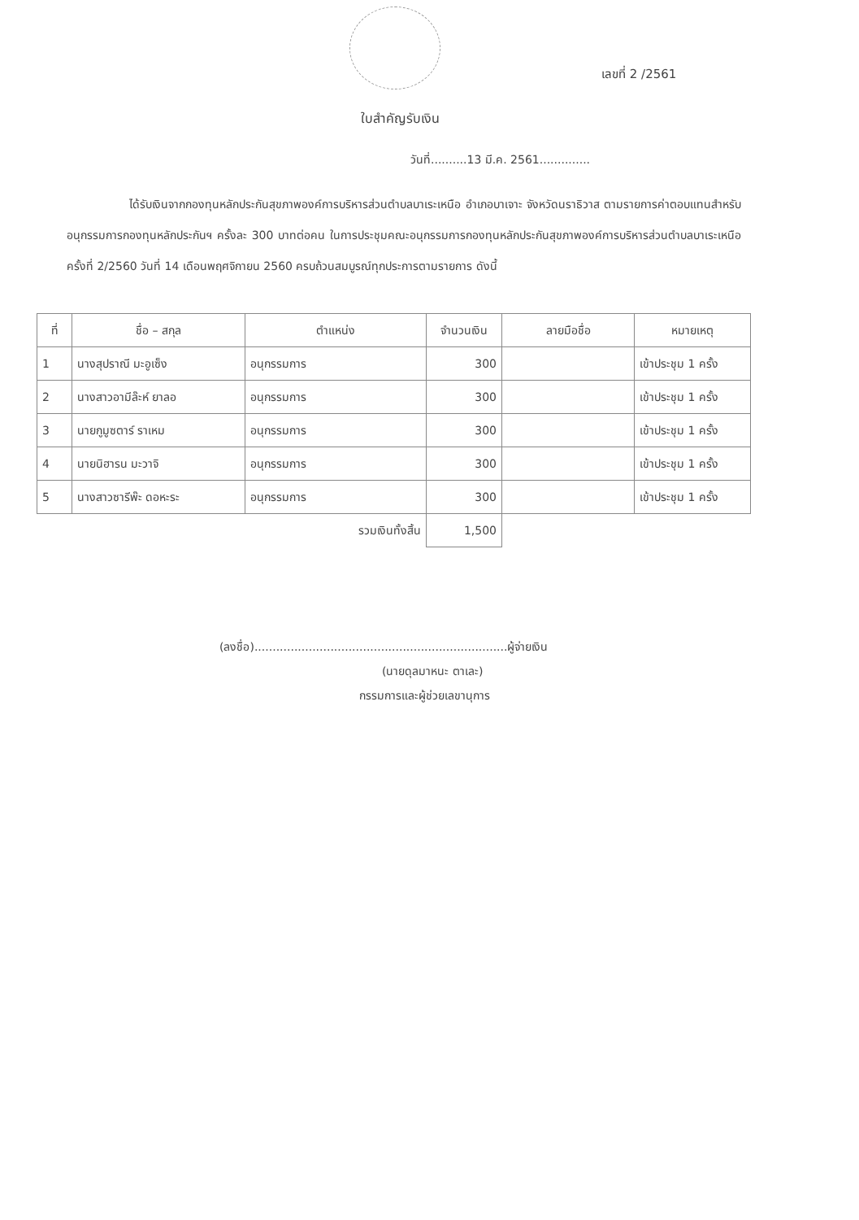เลขที่ 2 /2561
ใบสำคัญรับเงิน
วันที่..........13 มี.ค. 2561..............
ได้รับเงินจากกองทุนหลักประกันสุขภาพองค์การบริหารส่วนตำบลบาเระเหนือ อำเภอบาเจาะ จังหวัดนราธิวาส ตามรายการค่าตอบแทนสำหรับอนุกรรมการกองทุนหลักประกันฯ ครั้งละ 300 บาทต่อคน ในการประชุมคณะอนุกรรมการกองทุนหลักประกันสุขภาพองค์การบริหารส่วนตำบลบาเระเหนือ ครั้งที่ 2/2560 วันที่ 14 เดือนพฤศจิกายน 2560 ครบถ้วนสมบูรณ์ทุกประการตามรายการ ดังนี้
| ที่ | ชื่อ – สกุล | ตำแหน่ง | จำนวนเงิน | ลายมือชื่อ | หมายเหตุ |
| --- | --- | --- | --- | --- | --- |
| 1 | นางสุปราณี มะอูเซ็ง | อนุกรรมการ | 300 | | เข้าประชุม 1 ครั้ง |
| 2 | นางสาวอามีล๊ะห์ ยาลอ | อนุกรรมการ | 300 | | เข้าประชุม 1 ครั้ง |
| 3 | นายกูมูซตาร์ ราเหม | อนุกรรมการ | 300 | | เข้าประชุม 1 ครั้ง |
| 4 | นายนิฮารน มะวาจิ | อนุกรรมการ | 300 | | เข้าประชุม 1 ครั้ง |
| 5 | นางสาวซารีพ๊ะ ดอหะระ | อนุกรรมการ | 300 | | เข้าประชุม 1 ครั้ง |
| | | รวมเงินทั้งสิ้น | 1,500 | | |
(ลงชื่อ)......................................................................ผู้จ่ายเงิน
(นายดุลมาหนะ ตาเละ)
กรรมการและผู้ช่วยเลขานุการ